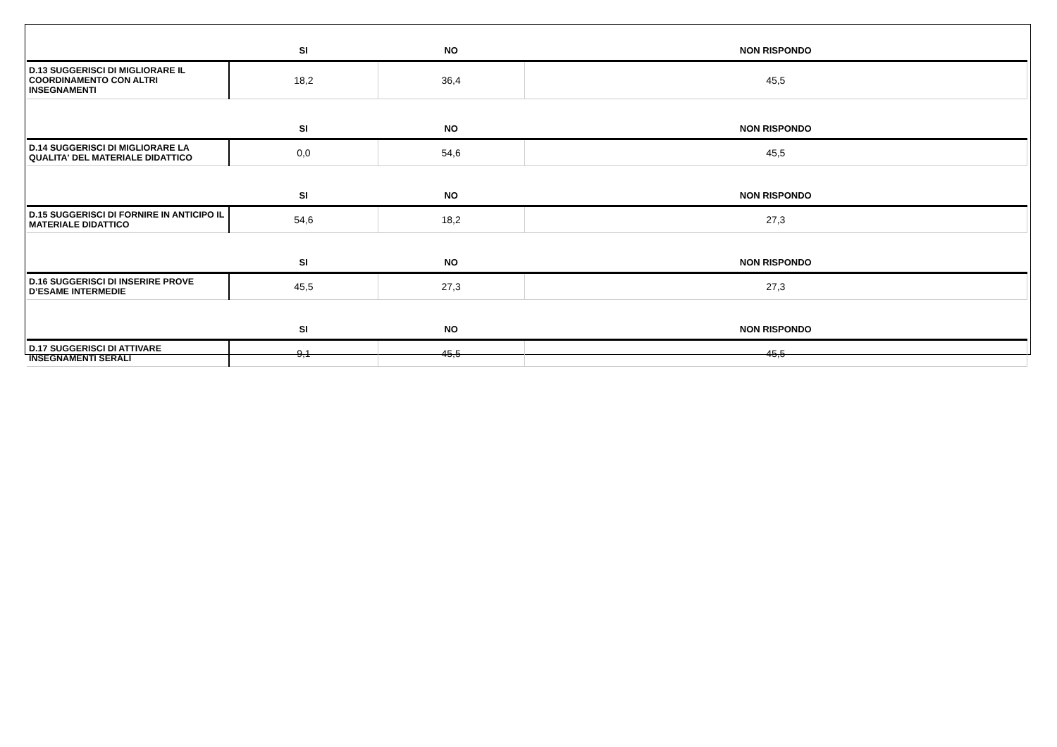| | SI | NO | NON RISPONDO |
| --- | --- | --- | --- |
| D.13 SUGGERISCI DI MIGLIORARE IL COORDINAMENTO CON ALTRI INSEGNAMENTI | 18,2 | 36,4 | 45,5 |
| | SI | NO | NON RISPONDO |
| D.14 SUGGERISCI DI MIGLIORARE LA QUALITA' DEL MATERIALE DIDATTICO | 0,0 | 54,6 | 45,5 |
| | SI | NO | NON RISPONDO |
| D.15 SUGGERISCI DI FORNIRE IN ANTICIPO IL MATERIALE DIDATTICO | 54,6 | 18,2 | 27,3 |
| | SI | NO | NON RISPONDO |
| D.16 SUGGERISCI DI INSERIRE PROVE D’ESAME INTERMEDIE | 45,5 | 27,3 | 27,3 |
| | SI | NO | NON RISPONDO |
| D.17 SUGGERISCI DI ATTIVARE INSEGNAMENTI SERALI | 9,1 | 45,5 | 45,5 |